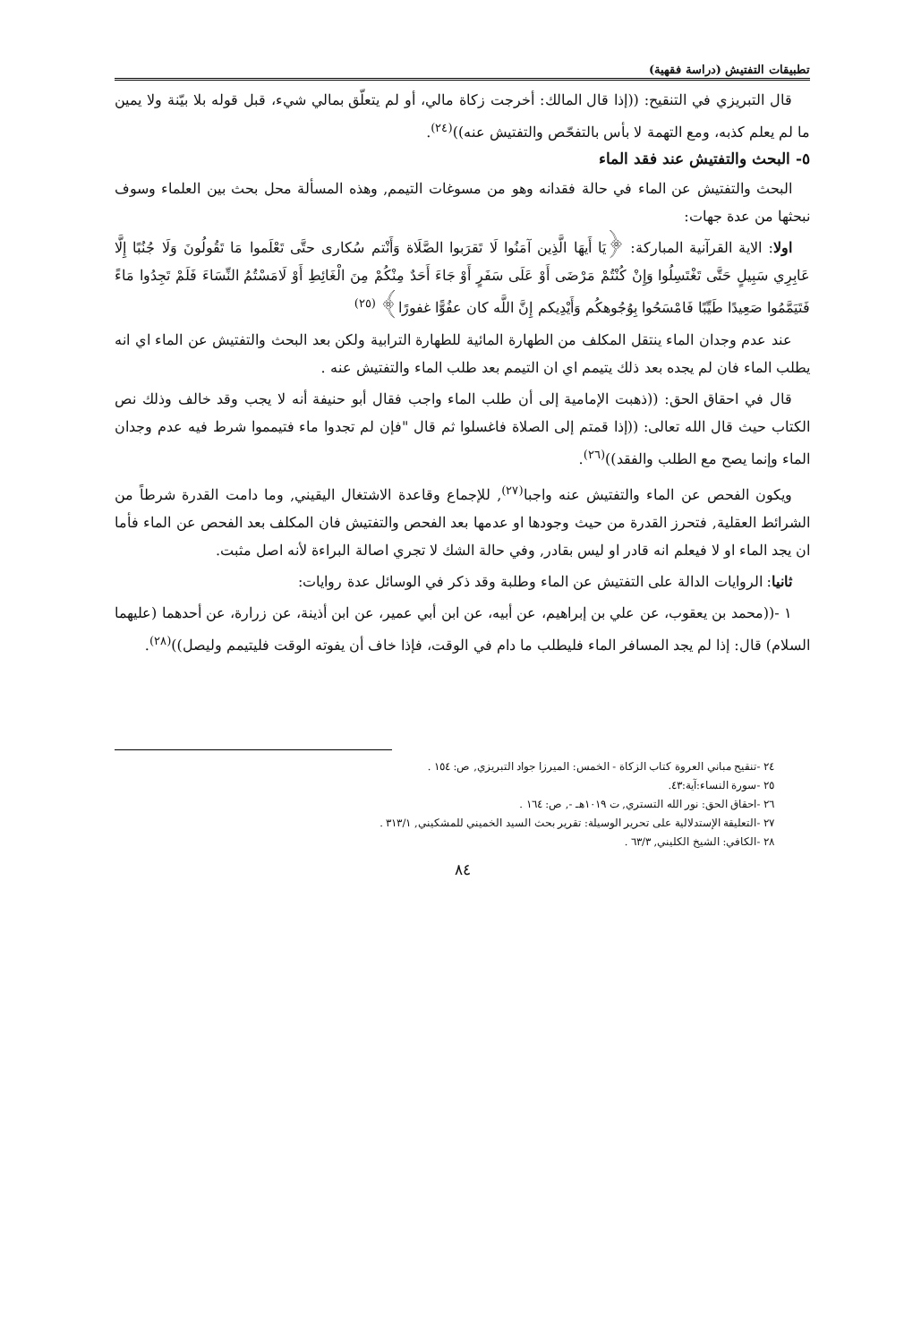تطبيقات التفتيش (دراسة فقهية)
قال التبريزي في التنقيح: ((إذا قال المالك: أخرجت زكاة مالي، أو لم يتعلّق بمالي شيء، قبل قوله بلا بيّنة ولا يمين ما لم يعلم كذبه، ومع التهمة لا بأس بالتفحّص والتفتيش عنه))<sup>(٢٤)</sup>.
٥- البحث والتفتيش عند فقد الماء
البحث والتفتيش عن الماء في حالة فقدانه وهو من مسوغات التيمم, وهذه المسألة محل بحث بين العلماء وسوف نبحثها من عدة جهات:
اولا: الاية القرآنية المباركة: ﴿يَا أَيهَا الَّذِين آمَنُوا لَا تَقرَبوا الصَّلَاة وَأَنْتم سُكارى حتَّى تَعْلَموا مَا تَقُولُونَ وَلَا جُنُبًا إِلَّا عَابِرِي سَبِيلٍ حَتَّى تَغْتَسِلُوا وَإِنْ كُنْتُمْ مَرْضَى أَوْ عَلَى سَفَرٍ أَوْ جَاءَ أَحَدٌ مِنْكُمْ مِنَ الْغَائِطِ أَوْ لَامَسْتُمُ النِّسَاءَ فَلَمْ تَجِدُوا مَاءً فَتَيَمَّمُوا صَعِيدًا طَيِّبًا فَامْسَحُوا بِوُجُوهكُم وَأَيْدِيكم إِنَّ اللَّه كان عفُوًّا غفورًا﴾ <sup>(٢٥)</sup>
عند عدم وجدان الماء ينتقل المكلف من الطهارة المائية للطهارة الترابية ولكن بعد البحث والتفتيش عن الماء اي انه يطلب الماء فان لم يجده بعد ذلك يتيمم اي ان التيمم بعد طلب الماء والتفتيش عنه .
قال في احقاق الحق: ((ذهبت الإمامية إلى أن طلب الماء واجب فقال أبو حنيفة أنه لا يجب وقد خالف وذلك نص الكتاب حيث قال الله تعالى: ((إذا قمتم إلى الصلاة فاغسلوا ثم قال "فإن لم تجدوا ماء فتيمموا شرط فيه عدم وجدان الماء وإنما يصح مع الطلب والفقد))<sup>(٢٦)</sup>.
ويكون الفحص عن الماء والتفتيش عنه واجبا<sup>(٢٧)</sup>, للإجماع وقاعدة الاشتغال اليقيني, وما دامت القدرة شرطاً من الشرائط العقلية, فتحرز القدرة من حيث وجودها او عدمها بعد الفحص والتفتيش فان المكلف بعد الفحص عن الماء فأما ان يجد الماء او لا فيعلم انه قادر او ليس بقادر, وفي حالة الشك لا تجري اصالة البراءة لأنه اصل مثبت.
ثانيا: الروايات الدالة على التفتيش عن الماء وطلبة وقد ذكر في الوسائل عدة روايات:
١ -((محمد بن يعقوب، عن علي بن إبراهيم، عن أبيه، عن ابن أبي عمير، عن ابن أذينة، عن زرارة، عن أحدهما (عليهما السلام) قال: إذا لم يجد المسافر الماء فليطلب ما دام في الوقت، فإذا خاف أن يفوته الوقت فليتيمم وليصل))<sup>(٢٨)</sup>.
٢٤ -تنقيح مباني العروة كتاب الزكاة - الخمس: الميرزا جواد التبريزي, ص: ١٥٤ .
٢٥ -سورة النساء:آية:٤٣.
٢٦ -احقاق الحق: نور الله التستري, ت ١٠١٩هـ -, ص: ١٦٤ .
٢٧ -التعليقة الإستدلالية على تحرير الوسيلة: تقرير بحث السيد الخميني للمشكيني, ٣١٣/١ .
٢٨ -الكافي: الشيخ الكليني, ٦٣/٣ .
٨٤